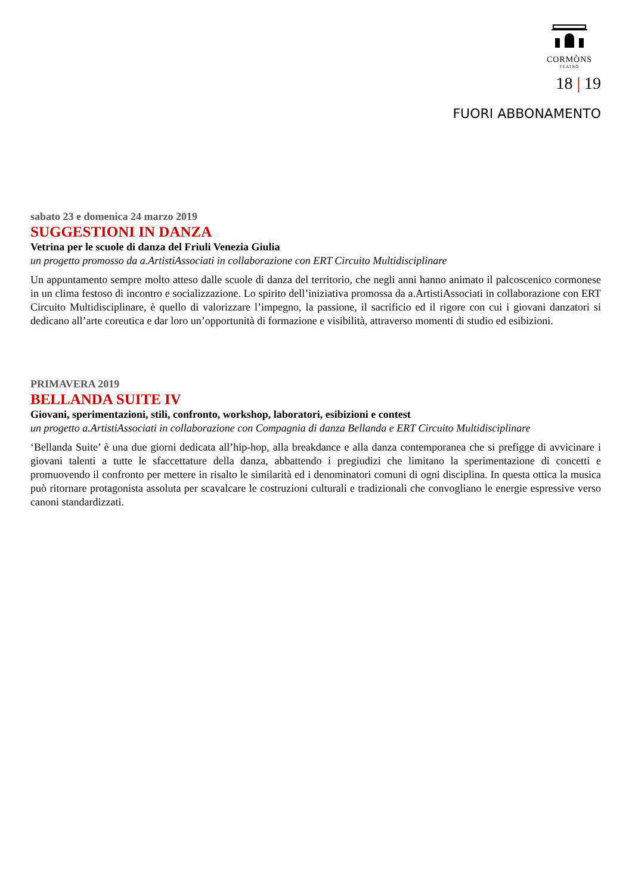CORMÒNS
TEATRO
18 | 19
FUORI ABBONAMENTO
sabato 23 e domenica 24 marzo 2019
SUGGESTIONI IN DANZA
Vetrina per le scuole di danza del Friuli Venezia Giulia
un progetto promosso da a.ArtistiAssociati in collaborazione con ERT Circuito Multidisciplinare
Un appuntamento sempre molto atteso dalle scuole di danza del territorio, che negli anni hanno animato il palcoscenico cormonese in un clima festoso di incontro e socializzazione. Lo spirito dell’iniziativa promossa da a.ArtistiAssociati in collaborazione con ERT Circuito Multidisciplinare, è quello di valorizzare l’impegno, la passione, il sacrificio ed il rigore con cui i giovani danzatori si dedicano all’arte coreutica e dar loro un’opportunità di formazione e visibilità, attraverso momenti di studio ed esibizioni.
PRIMAVERA 2019
BELLANDA SUITE IV
Giovani, sperimentazioni, stili, confronto, workshop, laboratori, esibizioni e contest
un progetto a.ArtistiAssociati in collaborazione con Compagnia di danza Bellanda e ERT Circuito Multidisciplinare
‘Bellanda Suite’ è una due giorni dedicata all’hip-hop, alla breakdance e alla danza contemporanea che si prefigge di avvicinare i giovani talenti a tutte le sfaccettature della danza, abbattendo i pregiudizi che limitano la sperimentazione di concetti e promuovendo il confronto per mettere in risalto le similarità ed i denominatori comuni di ogni disciplina. In questa ottica la musica può ritornare protagonista assoluta per scavalcare le costruzioni culturali e tradizionali che convogliano le energie espressive verso canoni standardizzati.